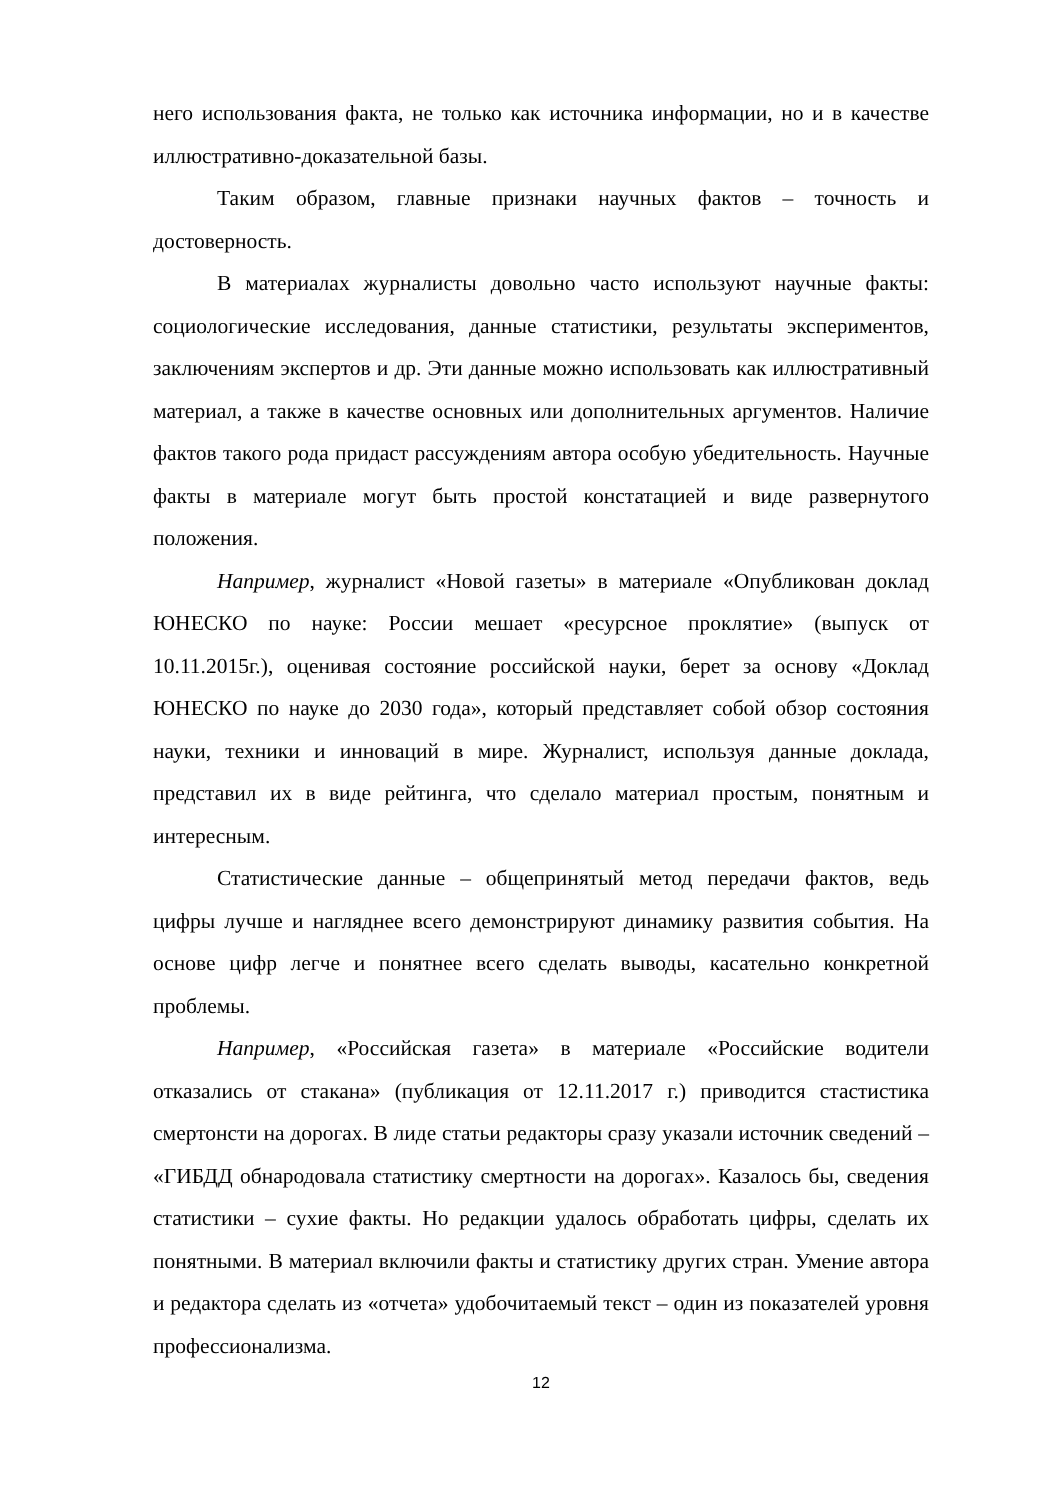него использования факта, не только как источника информации, но и в качестве иллюстративно-доказательной базы.
Таким образом, главные признаки научных фактов – точность и достоверность.
В материалах журналисты довольно часто используют научные факты: социологические исследования, данные статистики, результаты экспериментов, заключениям экспертов и др. Эти данные можно использовать как иллюстративный материал, а также в качестве основных или дополнительных аргументов. Наличие фактов такого рода придаст рассуждениям автора особую убедительность. Научные факты в материале могут быть простой констатацией и виде развернутого положения.
Например, журналист «Новой газеты» в материале «Опубликован доклад ЮНЕСКО по науке: России мешает «ресурсное проклятие» (выпуск от 10.11.2015г.), оценивая состояние российской науки, берет за основу «Доклад ЮНЕСКО по науке до 2030 года», который представляет собой обзор состояния науки, техники и инноваций в мире. Журналист, используя данные доклада, представил их в виде рейтинга, что сделало материал простым, понятным и интересным.
Статистические данные – общепринятый метод передачи фактов, ведь цифры лучше и нагляднее всего демонстрируют динамику развития события. На основе цифр легче и понятнее всего сделать выводы, касательно конкретной проблемы.
Например, «Российская газета» в материале «Российские водители отказались от стакана» (публикация от 12.11.2017 г.) приводится стастистика смертонсти на дорогах. В лиде статьи редакторы сразу указали источник сведений – «ГИБДД обнародовала статистику смертности на дорогах». Казалось бы, сведения статистики – сухие факты. Но редакции удалось обработать цифры, сделать их понятными. В материал включили факты и статистику других стран. Умение автора и редактора сделать из «отчета» удобочитаемый текст – один из показателей уровня профессионализма.
12